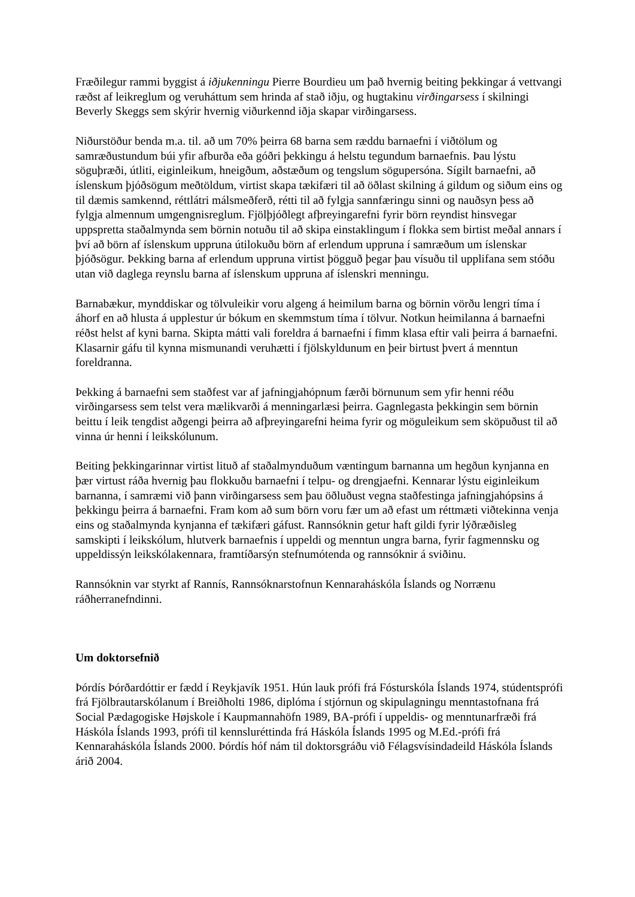Fræðilegur rammi byggist á iðjukenningu Pierre Bourdieu um það hvernig beiting þekkingar á vettvangi ræðst af leikreglum og veruháttum sem hrinda af stað iðju, og hugtakinu virðingarsess í skilningi Beverly Skeggs sem skýrir hvernig viðurkennd iðja skapar virðingarsess.
Niðurstöður benda m.a. til. að um 70% þeirra 68 barna sem ræddu barnaefni í viðtölum og samræðustundum búi yfir afburða eða góðri þekkingu á helstu tegundum barnaefnis. Þau lýstu söguþræði, útliti, eiginleikum, hneigðum, aðstæðum og tengslum sögupersóna. Sígilt barnaefni, að íslenskum þjóðsögum meðtöldum, virtist skapa tækifæri til að öðlast skilning á gildum og siðum eins og til dæmis samkennd, réttlátri málsmeðferð, rétti til að fylgja sannfæringu sinni og nauðsyn þess að fylgja almennum umgengnisreglum. Fjölþjóðlegt afþreyingarefni fyrir börn reyndist hinsvegar uppspretta staðalmynda sem börnin notuðu til að skipa einstaklingum í flokka sem birtist meðal annars í því að börn af íslenskum uppruna útilokuðu börn af erlendum uppruna í samræðum um íslenskar þjóðsögur. Þekking barna af erlendum uppruna virtist þögguð þegar þau vísuðu til upplifana sem stóðu utan við daglega reynslu barna af íslenskum uppruna af íslenskri menningu.
Barnabækur, mynddiskar og tölvuleikir voru algeng á heimilum barna og börnin vörðu lengri tíma í áhorf en að hlusta á upplestur úr bókum en skemmstum tíma í tölvur. Notkun heimilanna á barnaefni réðst helst af kyni barna. Skipta mátti vali foreldra á barnaefni í fimm klasa eftir vali þeirra á barnaefni. Klasarnir gáfu til kynna mismunandi veruhætti í fjölskyldunum en þeir birtust þvert á menntun foreldranna.
Þekking á barnaefni sem staðfest var af jafningjahópnum færði börnunum sem yfir henni réðu virðingarsess sem telst vera mælikvarði á menningarlæsi þeirra. Gagnlegasta þekkingin sem börnin beittu í leik tengdist aðgengi þeirra að afþreyingarefni heima fyrir og möguleikum sem sköpuðust til að vinna úr henni í leikskólunum.
Beiting þekkingarinnar virtist lituð af staðalmynduðum væntingum barnanna um hegðun kynjanna en þær virtust ráða hvernig þau flokkuðu barnaefni í telpu- og drengjaefni. Kennarar lýstu eiginleikum barnanna, í samræmi við þann virðingarsess sem þau öðluðust vegna staðfestinga jafningjahópsins á þekkingu þeirra á barnaefni. Fram kom að sum börn voru fær um að efast um réttmæti viðtekinna venja eins og staðalmynda kynjanna ef tækifæri gáfust. Rannsóknin getur haft gildi fyrir lýðræðisleg samskipti í leikskólum, hlutverk barnaefnis í uppeldi og menntun ungra barna, fyrir fagmennsku og uppeldissýn leikskólakennara, framtíðarsýn stefnumótenda og rannsóknir á sviðinu.
Rannsóknin var styrkt af Rannís, Rannsóknarstofnun Kennaraháskóla Íslands og Norrænu ráðherranefndinni.
Um doktorsefnið
Þórdís Þórðardóttir er fædd í Reykjavík 1951. Hún lauk prófi frá Fósturskóla Íslands 1974, stúdentsprófi frá Fjölbrautarskólanum í Breiðholti 1986, diplóma í stjórnun og skipulagningu menntastofnana frá Social Pædagogiske Højskole í Kaupmannahöfn 1989, BA-prófi í uppeldis- og menntunarfræði frá Háskóla Íslands 1993, prófi til kennsluréttinda frá Háskóla Íslands 1995 og M.Ed.-prófi frá Kennaraháskóla Íslands 2000. Þórdís hóf nám til doktorsgráðu við Félagsvísindadeild Háskóla Íslands árið 2004.